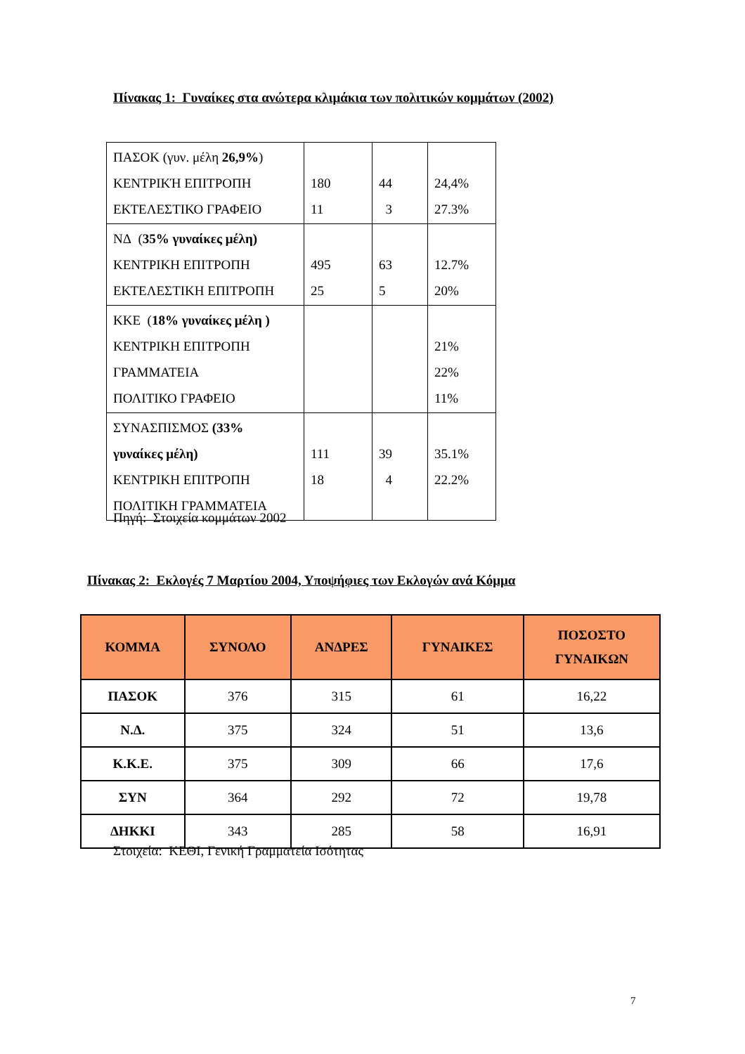Πίνακας 1: Γυναίκες στα ανώτερα κλιμάκια των πολιτικών κομμάτων (2002)
| ΠΑΣΟΚ (γυν. μέλη 26,9% ) ΚΕΝΤΡΙΚΉ ΕΠΙΤΡΟΠΗ ΕΚΤΕΛΕΣΤΙΚΟ ΓΡΑΦΕΙΟ | 180 11 | 44 3 | 24,4% 27.3% |
| ΝΔ ( 35% γυναίκες μέλη) ΚΕΝΤΡΙΚΗ ΕΠΙΤΡΟΠΗ ΕΚΤΕΛΕΣΤΙΚΗ ΕΠΙΤΡΟΠΗ | 495 25 | 63 5 | 12.7% 20% |
| ΚΚΕ ( 18% γυναίκες μέλη ) ΚΕΝΤΡΙΚΗ ΕΠΙΤΡΟΠΗ ΓΡΑΜΜΑΤΕΙΑ ΠΟΛΙΤΙΚΟ ΓΡΑΦΕΙΟ | | | 21% 22% 11% |
| ΣΥΝΑΣΠΙΣΜΟΣ (33% γυναίκες μέλη) ΚΕΝΤΡΙΚΗ ΕΠΙΤΡΟΠΗ ΠΟΛΙΤΙΚΗ ΓΡΑΜΜΑΤΕΙΑ | 111 18 | 39 4 | 35.1% 22.2% |
Πηγή: Στοιχεία κομμάτων 2002
Πίνακας 2: Εκλογές 7 Μαρτίου 2004, Υποψήφιες των Εκλογών ανά Κόμμα
| ΚΟΜΜΑ | ΣΥΝΟΛΟ | ΑΝΔΡΕΣ | ΓΥΝΑΙΚΕΣ | ΠΟΣΟΣΤΟ ΓΥΝΑΙΚΩΝ |
| --- | --- | --- | --- | --- |
| ΠΑΣΟΚ | 376 | 315 | 61 | 16,22 |
| Ν.Δ. | 375 | 324 | 51 | 13,6 |
| Κ.Κ.Ε. | 375 | 309 | 66 | 17,6 |
| ΣΥΝ | 364 | 292 | 72 | 19,78 |
| ΔΗΚΚΙ | 343 | 285 | 58 | 16,91 |
Στοιχεία: ΚΕΘΙ, Γενική Γραμματεία Ισότητας
7